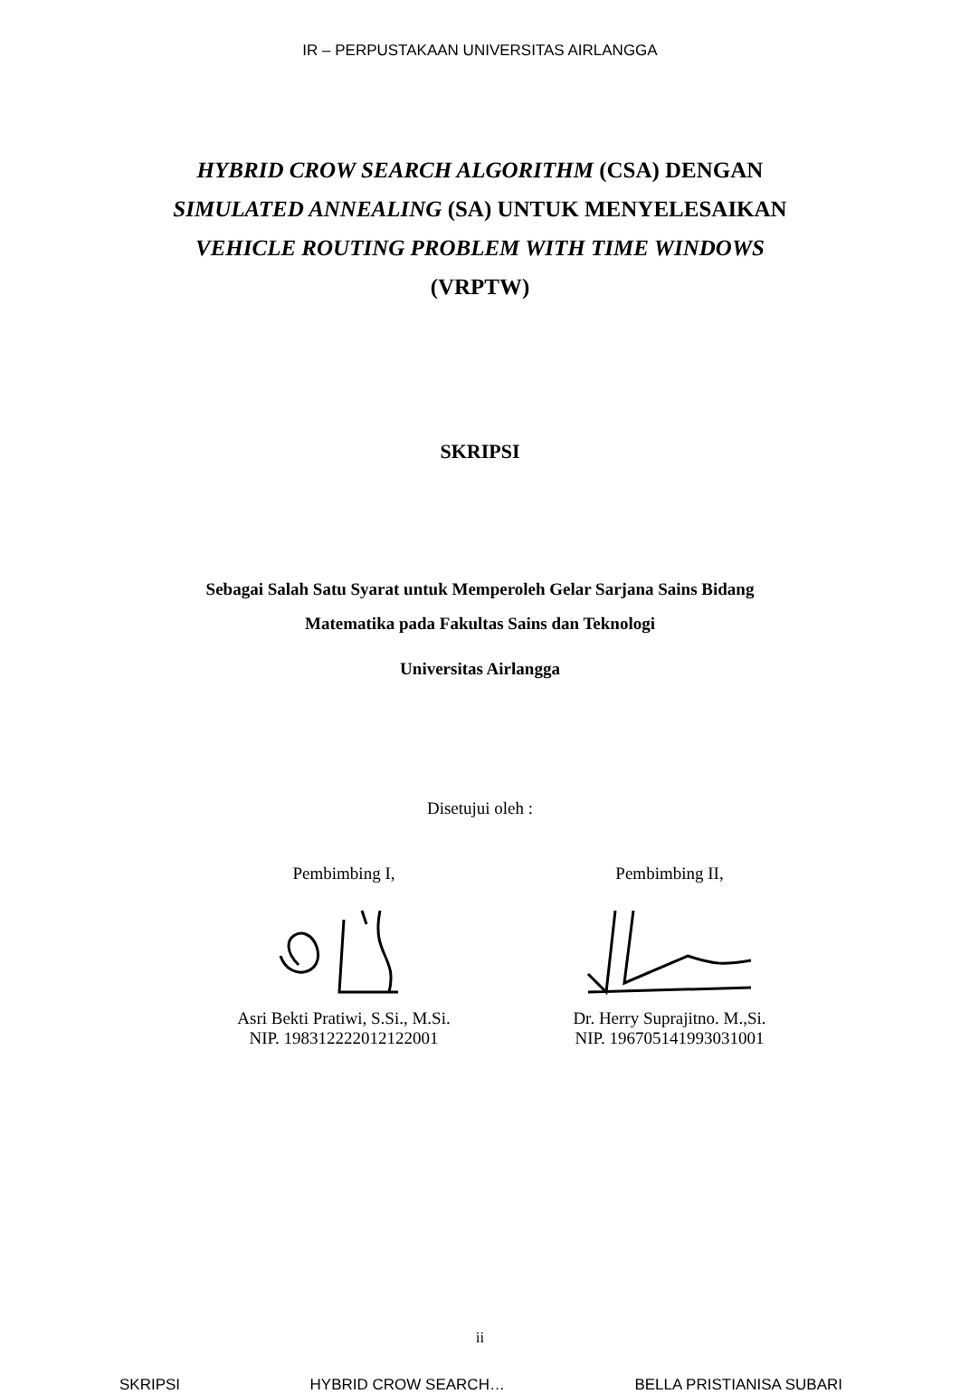IR – PERPUSTAKAAN UNIVERSITAS AIRLANGGA
HYBRID CROW SEARCH ALGORITHM (CSA) DENGAN
SIMULATED ANNEALING (SA) UNTUK MENYELESAIKAN
VEHICLE ROUTING PROBLEM WITH TIME WINDOWS
(VRPTW)
SKRIPSI
Sebagai Salah Satu Syarat untuk Memperoleh Gelar Sarjana Sains Bidang
Matematika pada Fakultas Sains dan Teknologi
Universitas Airlangga
Disetujui oleh :
Pembimbing I, Asri Bekti Pratiwi, S.Si., M.Si.
NIP. 198312222012122001
Pembimbing II, Dr. Herry Suprajitno. M.,Si.
NIP. 196705141993031001
ii
SKRIPSI HYBRID CROW SEARCH… BELLA PRISTIANISA SUBARI